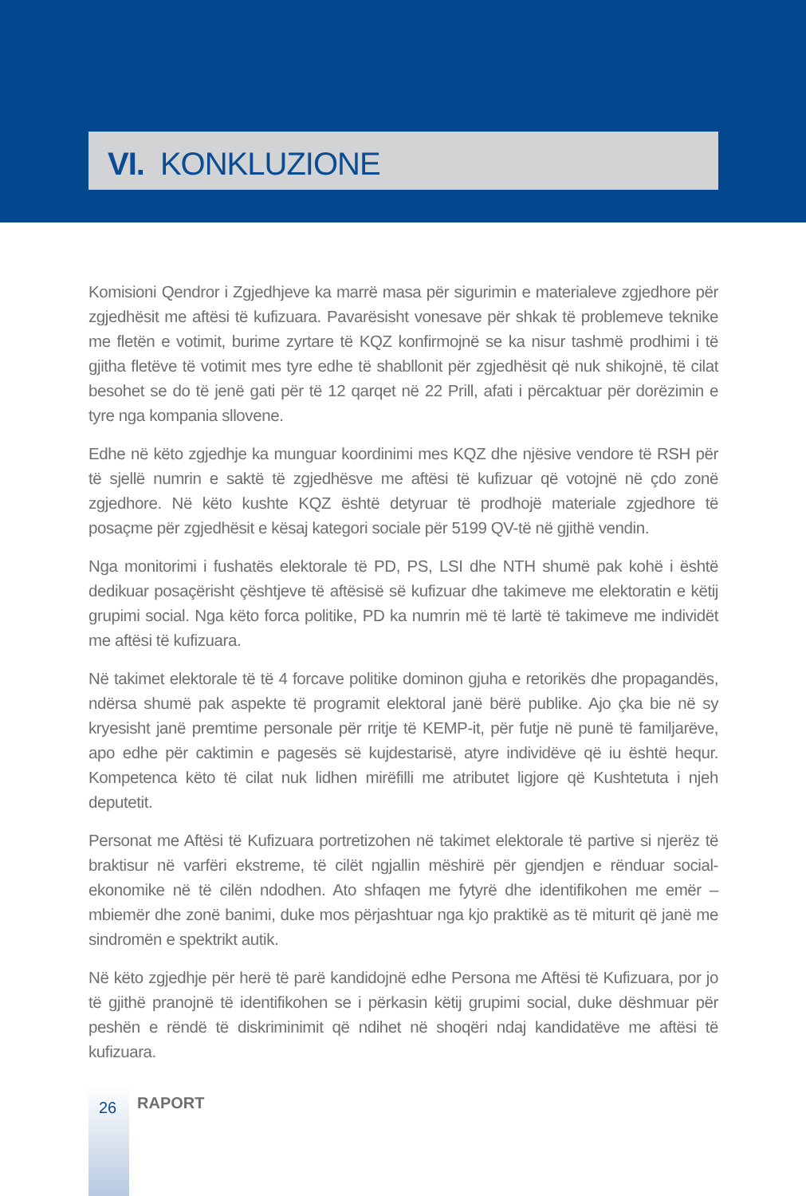VI. KONKLUZIONE
Komisioni Qendror i Zgjedhjeve ka marrë masa për sigurimin e materialeve zgjedhore për zgjedhësit me aftësi të kufizuara. Pavarësisht vonesave për shkak të problemeve teknike me fletën e votimit, burime zyrtare të KQZ konfirmojnë se ka nisur tashmë prodhimi i të gjitha fletëve të votimit mes tyre edhe të shabllonit për zgjedhësit që nuk shikojnë, të cilat besohet se do të jenë gati për të 12 qarqet në 22 Prill, afati i përcaktuar për dorëzimin e tyre nga kompania sllovene.
Edhe në këto zgjedhje ka munguar koordinimi mes KQZ dhe njësive vendore të RSH për të sjellë numrin e saktë të zgjedhësve me aftësi të kufizuar që votojnë në çdo zonë zgjedhore. Në këto kushte KQZ është detyruar të prodhojë materiale zgjedhore të posaçme për zgjedhësit e kësaj kategori sociale për 5199 QV-të në gjithë vendin.
Nga monitorimi i fushatës elektorale të PD, PS, LSI dhe NTH shumë pak kohë i është dedikuar posaçërisht çështjeve të aftësisë së kufizuar dhe takimeve me elektoratin e këtij grupimi social. Nga këto forca politike, PD ka numrin më të lartë të takimeve me individët me aftësi të kufizuara.
Në takimet elektorale të të 4 forcave politike dominon gjuha e retorikës dhe propagandës, ndërsa shumë pak aspekte të programit elektoral janë bërë publike. Ajo çka bie në sy kryesisht janë premtime personale për rritje të KEMP-it, për futje në punë të familjarëve, apo edhe për caktimin e pagesës së kujdestarisë, atyre individëve që iu është hequr. Kompetenca këto të cilat nuk lidhen mirëfilli me atributet ligjore që Kushtetuta i njeh deputetit.
Personat me Aftësi të Kufizuara portretizohen në takimet elektorale të partive si njerëz të braktisur në varfëri ekstreme, të cilët ngjallin mëshirë për gjendjen e rënduar social-ekonomike në të cilën ndodhen. Ato shfaqen me fytyrë dhe identifikohen me emër – mbiemër dhe zonë banimi, duke mos përjashtuar nga kjo praktikë as të miturit që janë me sindromën e spektrikt autik.
Në këto zgjedhje për herë të parë kandidojnë edhe Persona me Aftësi të Kufizuara, por jo të gjithë pranojnë të identifikohen se i përkasin këtij grupimi social, duke dëshmuar për peshën e rëndë të diskriminimit që ndihet në shoqëri ndaj kandidatëve me aftësi të kufizuara.
26 RAPORT